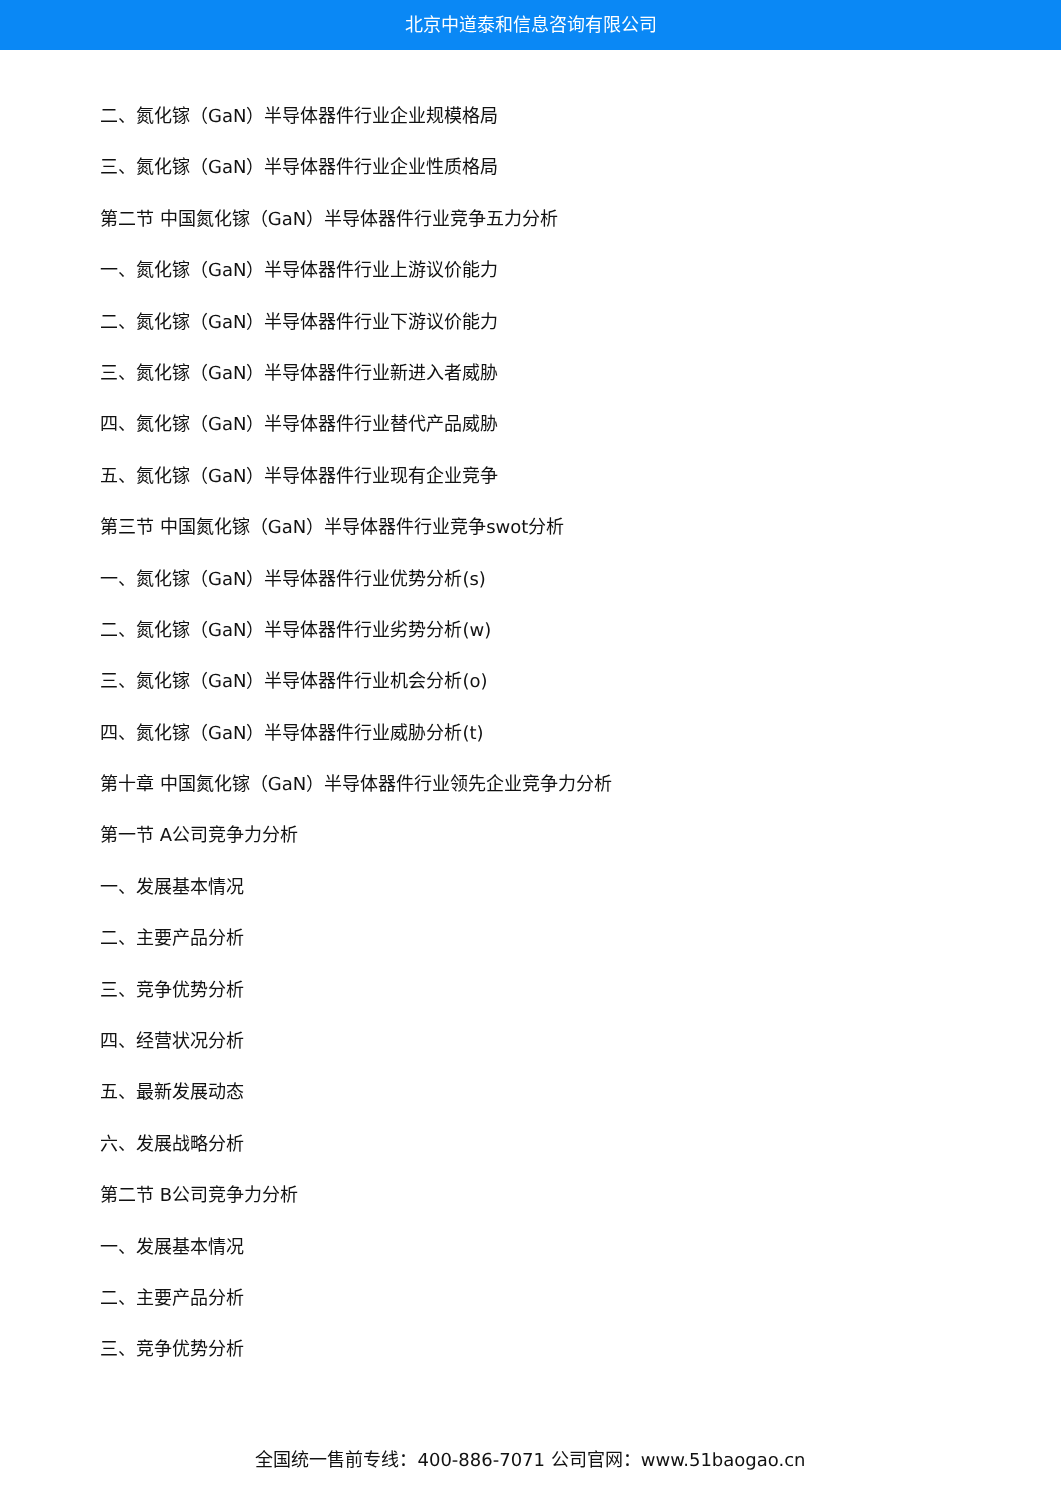北京中道泰和信息咨询有限公司
二、氮化镓（GaN）半导体器件行业企业规模格局
三、氮化镓（GaN）半导体器件行业企业性质格局
第二节 中国氮化镓（GaN）半导体器件行业竞争五力分析
一、氮化镓（GaN）半导体器件行业上游议价能力
二、氮化镓（GaN）半导体器件行业下游议价能力
三、氮化镓（GaN）半导体器件行业新进入者威胁
四、氮化镓（GaN）半导体器件行业替代产品威胁
五、氮化镓（GaN）半导体器件行业现有企业竞争
第三节 中国氮化镓（GaN）半导体器件行业竞争swot分析
一、氮化镓（GaN）半导体器件行业优势分析(s)
二、氮化镓（GaN）半导体器件行业劣势分析(w)
三、氮化镓（GaN）半导体器件行业机会分析(o)
四、氮化镓（GaN）半导体器件行业威胁分析(t)
第十章 中国氮化镓（GaN）半导体器件行业领先企业竞争力分析
第一节 A公司竞争力分析
一、发展基本情况
二、主要产品分析
三、竞争优势分析
四、经营状况分析
五、最新发展动态
六、发展战略分析
第二节 B公司竞争力分析
一、发展基本情况
二、主要产品分析
三、竞争优势分析
全国统一售前专线：400-886-7071 公司官网：www.51baogao.cn